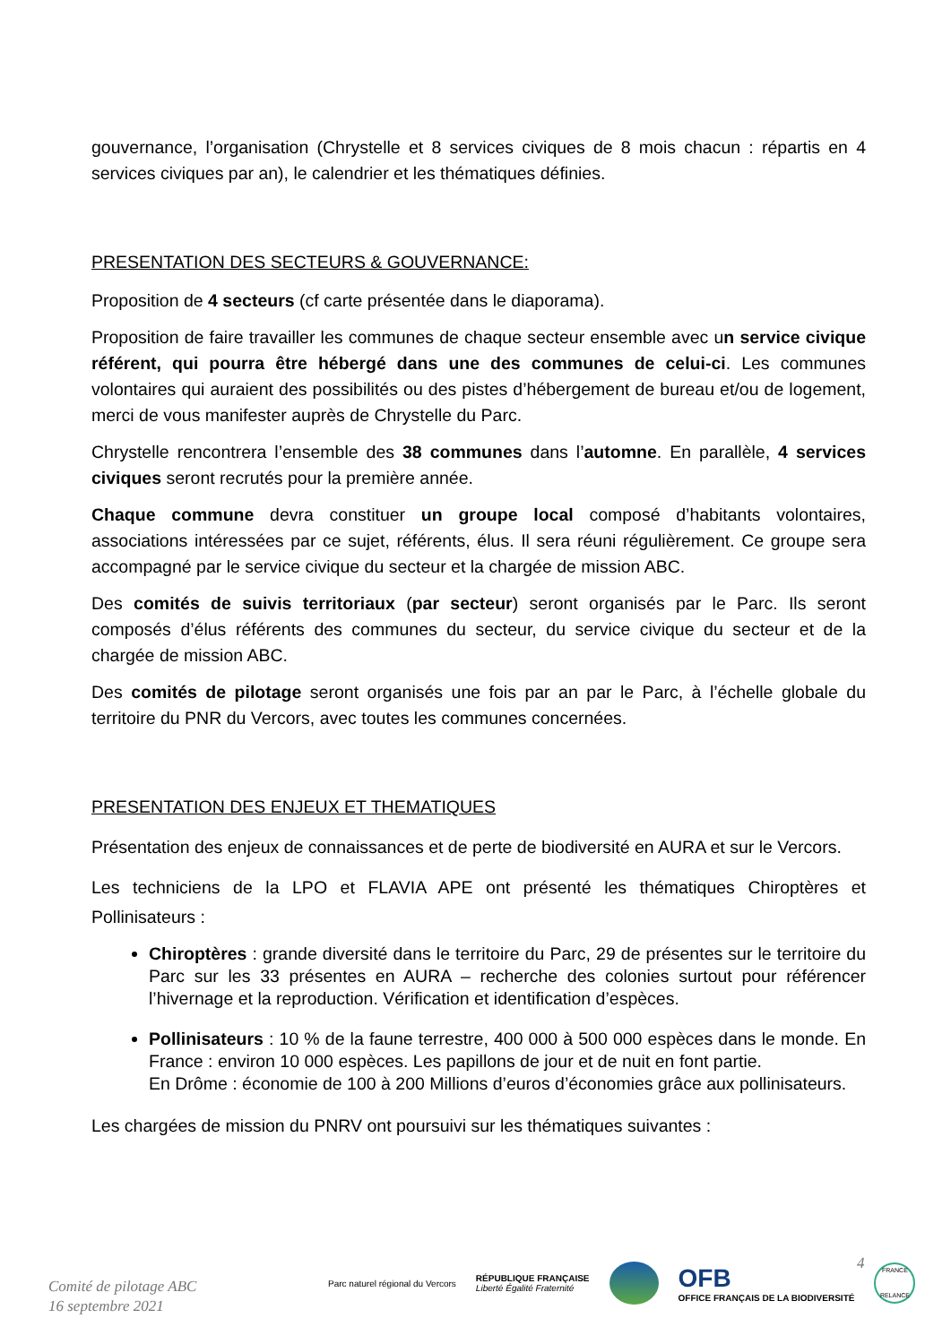gouvernance, l’organisation (Chrystelle et 8 services civiques de 8 mois chacun : répartis en 4 services civiques par an), le calendrier et les thématiques définies.
PRESENTATION DES SECTEURS & GOUVERNANCE:
Proposition de 4 secteurs (cf carte présentée dans le diaporama).
Proposition de faire travailler les communes de chaque secteur ensemble avec un service civique référent, qui pourra être hébergé dans une des communes de celui-ci. Les communes volontaires qui auraient des possibilités ou des pistes d’hébergement de bureau et/ou de logement, merci de vous manifester auprès de Chrystelle du Parc.
Chrystelle rencontrera l’ensemble des 38 communes dans l’automne. En parallèle, 4 services civiques seront recrutés pour la première année.
Chaque commune devra constituer un groupe local composé d’habitants volontaires, associations intéressées par ce sujet, référents, élus. Il sera réuni régulièrement. Ce groupe sera accompagné par le service civique du secteur et la chargée de mission ABC.
Des comités de suivis territoriaux (par secteur) seront organisés par le Parc. Ils seront composés d’élus référents des communes du secteur, du service civique du secteur et de la chargée de mission ABC.
Des comités de pilotage seront organisés une fois par an par le Parc, à l’échelle globale du territoire du PNR du Vercors, avec toutes les communes concernées.
PRESENTATION DES ENJEUX ET THEMATIQUES
Présentation des enjeux de connaissances et de perte de biodiversité en AURA et sur le Vercors.
Les techniciens de la LPO et FLAVIA APE ont présenté les thématiques Chiroptères et Pollinisateurs :
Chiroptères : grande diversité dans le territoire du Parc, 29 de présentes sur le territoire du Parc sur les 33 présentes en AURA – recherche des colonies surtout pour référencer l’hivernage et la reproduction. Vérification et identification d’espèces.
Pollinisateurs : 10 % de la faune terrestre, 400 000 à 500 000 espèces dans le monde. En France : environ 10 000 espèces. Les papillons de jour et de nuit en font partie.
En Drôme : économie de 100 à 200 Millions d’euros d’économies grâce aux pollinisateurs.
Les chargées de mission du PNRV ont poursuivi sur les thématiques suivantes :
4
Comité de pilotage ABC
16 septembre 2021
Parc naturel régional du Vercors
RÉPUBLIQUE FRANÇAISE
Liberté Égalité Fraternité
OFB
OFFICE FRANÇAIS DE LA BIODIVERSITÉ
FRANCE
RELANCE